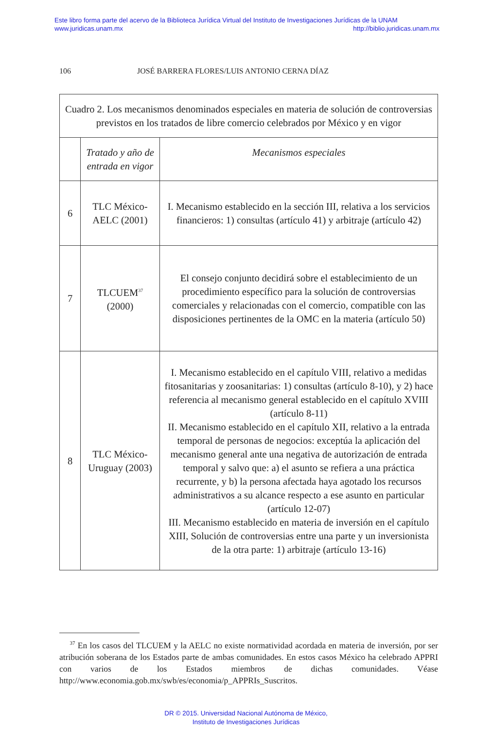Este libro forma parte del acervo de la Biblioteca Jurídica Virtual del Instituto de Investigaciones Jurídicas de la UNAM
www.juridicas.unam.mx http://biblio.juridicas.unam.mx
106 JOSÉ BARRERA FLORES/LUIS ANTONIO CERNA DÍAZ
| Cuadro 2. Los mecanismos denominados especiales en materia de solución de controversias previstos en los tratados de libre comercio celebrados por México y en vigor | | |
| | Tratado y año de entrada en vigor | Mecanismos especiales |
| 6 | TLC México-AELC (2001) | I. Mecanismo establecido en la sección III, relativa a los servicios financieros: 1) consultas (artículo 41) y arbitraje (artículo 42) |
| 7 | TLCUEM<sup>37</sup> (2000) | El consejo conjunto decidirá sobre el establecimiento de un procedimiento específico para la solución de controversias comerciales y relacionadas con el comercio, compatible con las disposiciones pertinentes de la OMC en la materia (artículo 50) |
| 8 | TLC México-Uruguay (2003) | I. Mecanismo establecido en el capítulo VIII, relativo a medidas fitosanitarias y zoosanitarias: 1) consultas (artículo 8-10), y 2) hace referencia al mecanismo general establecido en el capítulo XVIII (artículo 8-11) II. Mecanismo establecido en el capítulo XII, relativo a la entrada temporal de personas de negocios: exceptúa la aplicación del mecanismo general ante una negativa de autorización de entrada temporal y salvo que: a) el asunto se refiera a una práctica recurrente, y b) la persona afectada haya agotado los recursos administrativos a su alcance respecto a ese asunto en particular (artículo 12-07) III. Mecanismo establecido en materia de inversión en el capítulo XIII, Solución de controversias entre una parte y un inversionista de la otra parte: 1) arbitraje (artículo 13-16) |
<sup>37</sup> En los casos del TLCUEM y la AELC no existe normatividad acordada en materia de inversión, por ser atribución soberana de los Estados parte de ambas comunidades. En estos casos México ha celebrado APPRI con varios de los Estados miembros de dichas comunidades. Véase http://www.economia.gob.mx/swb/es/economia/p_APPRIs_Suscritos.
DR © 2015. Universidad Nacional Autónoma de México,
Instituto de Investigaciones Jurídicas